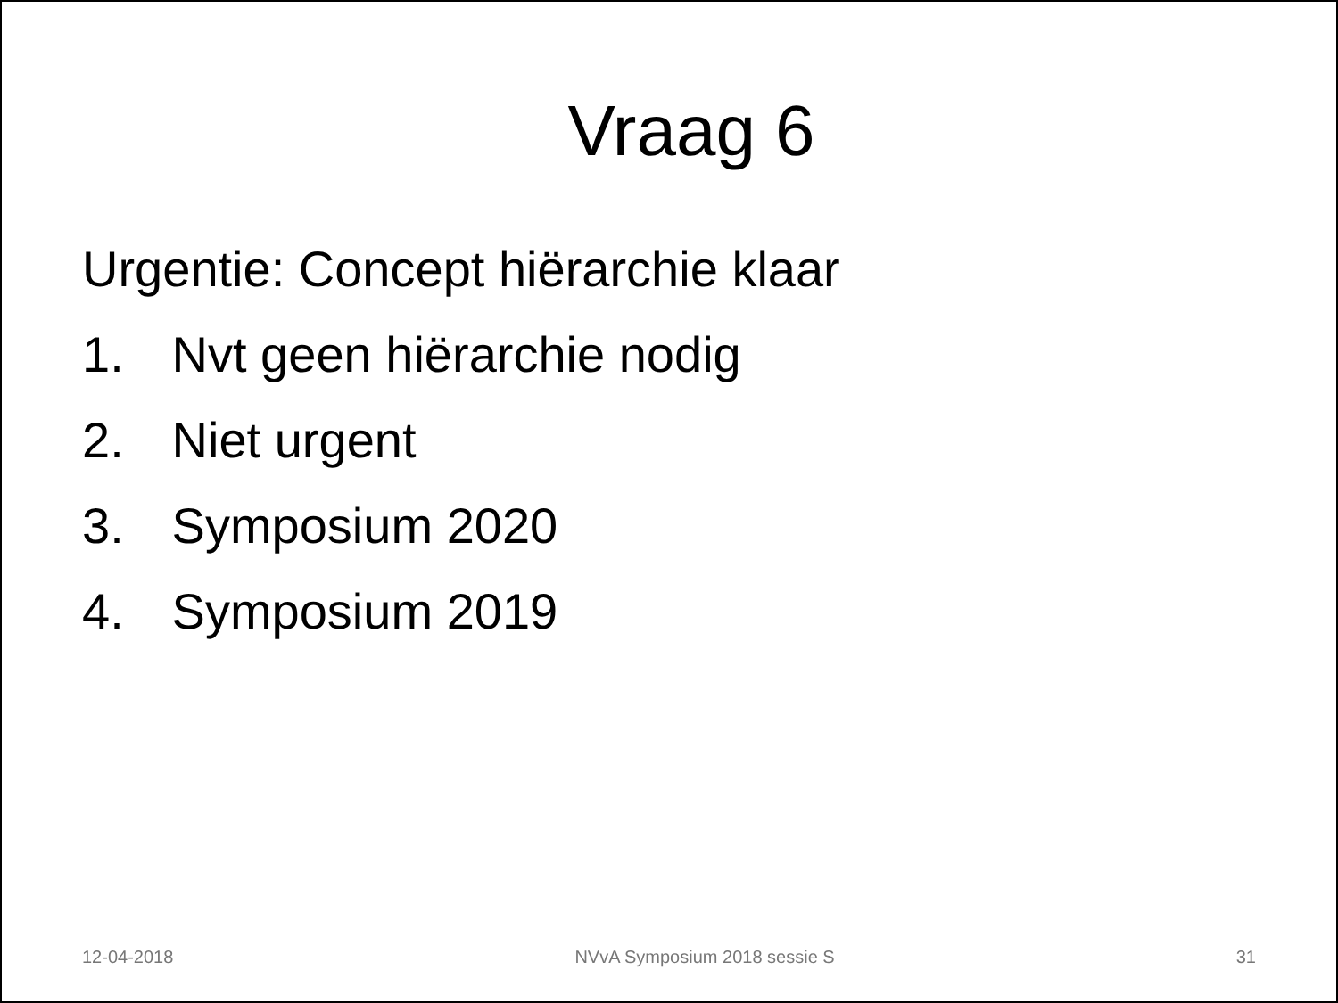Vraag 6
Urgentie: Concept hiërarchie klaar
1. Nvt geen hiërarchie nodig
2. Niet urgent
3. Symposium 2020
4. Symposium 2019
12-04-2018 NVvA Symposium 2018 sessie S 31